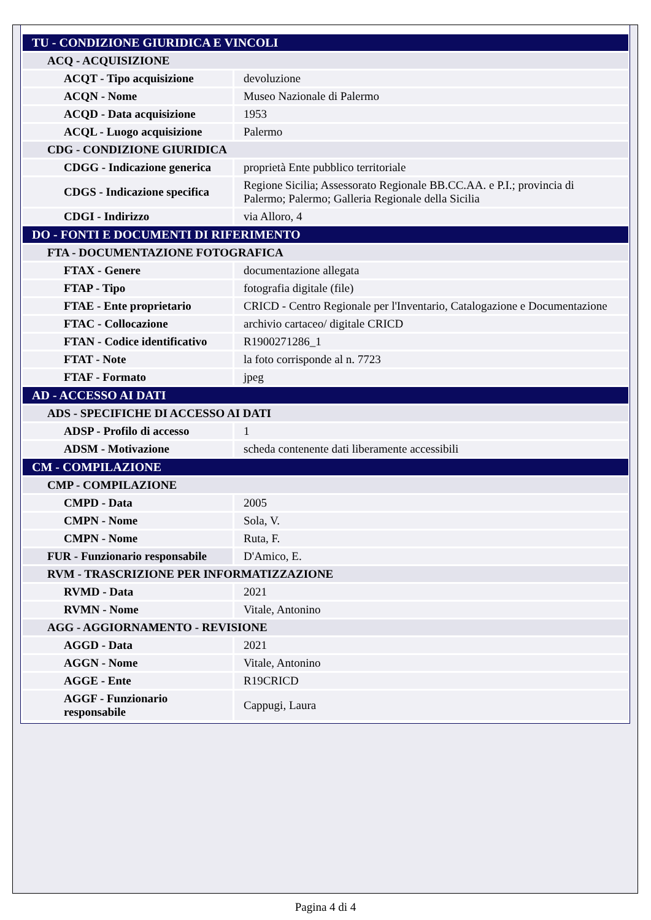| TU - CONDIZIONE GIURIDICA E VINCOLI | |
| ACQ - ACQUISIZIONE | |
| ACQT - Tipo acquisizione | devoluzione |
| ACQN - Nome | Museo Nazionale di Palermo |
| ACQD - Data acquisizione | 1953 |
| ACQL - Luogo acquisizione | Palermo |
| CDG - CONDIZIONE GIURIDICA | |
| CDGG - Indicazione generica | proprietà Ente pubblico territoriale |
| CDGS - Indicazione specifica | Regione Sicilia; Assessorato Regionale BB.CC.AA. e P.I.; provincia di Palermo; Palermo; Galleria Regionale della Sicilia |
| CDGI - Indirizzo | via Alloro, 4 |
| DO - FONTI E DOCUMENTI DI RIFERIMENTO | |
| FTA - DOCUMENTAZIONE FOTOGRAFICA | |
| FTAX - Genere | documentazione allegata |
| FTAP - Tipo | fotografia digitale (file) |
| FTAE - Ente proprietario | CRICD - Centro Regionale per l'Inventario, Catalogazione e Documentazione |
| FTAC - Collocazione | archivio cartaceo/ digitale CRICD |
| FTAN - Codice identificativo | R1900271286_1 |
| FTAT - Note | la foto corrisponde al n. 7723 |
| FTAF - Formato | jpeg |
| AD - ACCESSO AI DATI | |
| ADS - SPECIFICHE DI ACCESSO AI DATI | |
| ADSP - Profilo di accesso | 1 |
| ADSM - Motivazione | scheda contenente dati liberamente accessibili |
| CM - COMPILAZIONE | |
| CMP - COMPILAZIONE | |
| CMPD - Data | 2005 |
| CMPN - Nome | Sola, V. |
| CMPN - Nome | Ruta, F. |
| FUR - Funzionario responsabile | D'Amico, E. |
| RVM - TRASCRIZIONE PER INFORMATIZZAZIONE | |
| RVMD - Data | 2021 |
| RVMN - Nome | Vitale, Antonino |
| AGG - AGGIORNAMENTO - REVISIONE | |
| AGGD - Data | 2021 |
| AGGN - Nome | Vitale, Antonino |
| AGGE - Ente | R19CRICD |
| AGGF - Funzionario responsabile | Cappugi, Laura |
Pagina 4 di 4